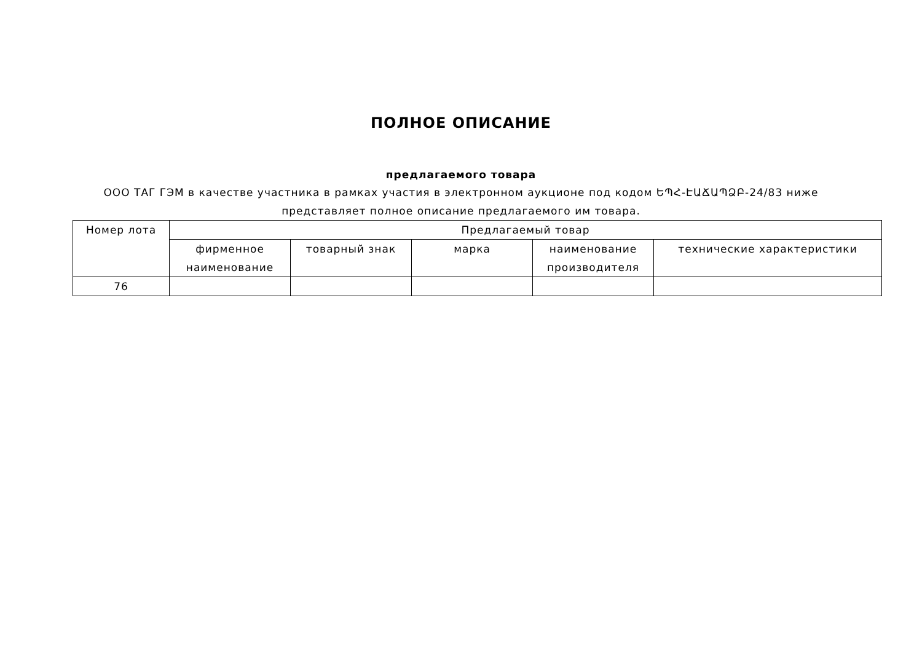ПОЛНОЕ ОПИСАНИЕ
предлагаемого товара
ООО ТАГ ГЭМ в качестве участника в рамках участия в электронном аукционе под кодом ԵՊՀ-ԷԱՃԱՊՁԲ-24/83 ниже
представляет полное описание предлагаемого им товара.
| Номер лота | Предлагаемый товар | | | | |
| --- | --- | --- | --- | --- | --- |
| | фирменное наименование | товарный знак | марка | наименование производителя | технические характеристики |
| 76 | | | | | |